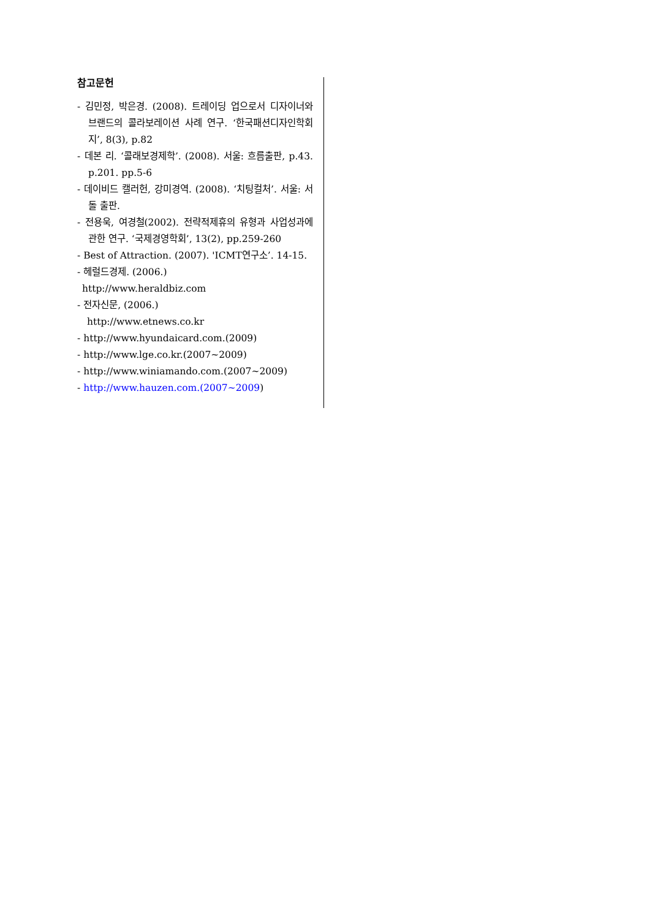참고문헌
- 김민정, 박은경. (2008). 트레이딩 업으로서 디자이너와 브랜드의 콜라보레이션 사례 연구. ‘한국패션디자인학회지’, 8(3), p.82
- 데본 리. ‘콜래보경제학’. (2008). 서울: 흐름출판, p.43. p.201. pp.5-6
- 데이비드 캘러헌, 강미경역. (2008). ‘치팅컬처’. 서울: 서돌 출판.
- 전용욱, 여경철(2002). 전략적제휴의 유형과 사업성과에 관한 연구. ‘국제경영학회’, 13(2), pp.259-260
- Best of Attraction. (2007). 'ICMT연구소’. 14-15.
- 헤럴드경제. (2006.)
http://www.heraldbiz.com
- 전자신문, (2006.)
http://www.etnews.co.kr
- http://www.hyundaicard.com.(2009)
- http://www.lge.co.kr.(2007~2009)
- http://www.winiamando.com.(2007~2009)
- http://www.hauzen.com.(2007~2009)